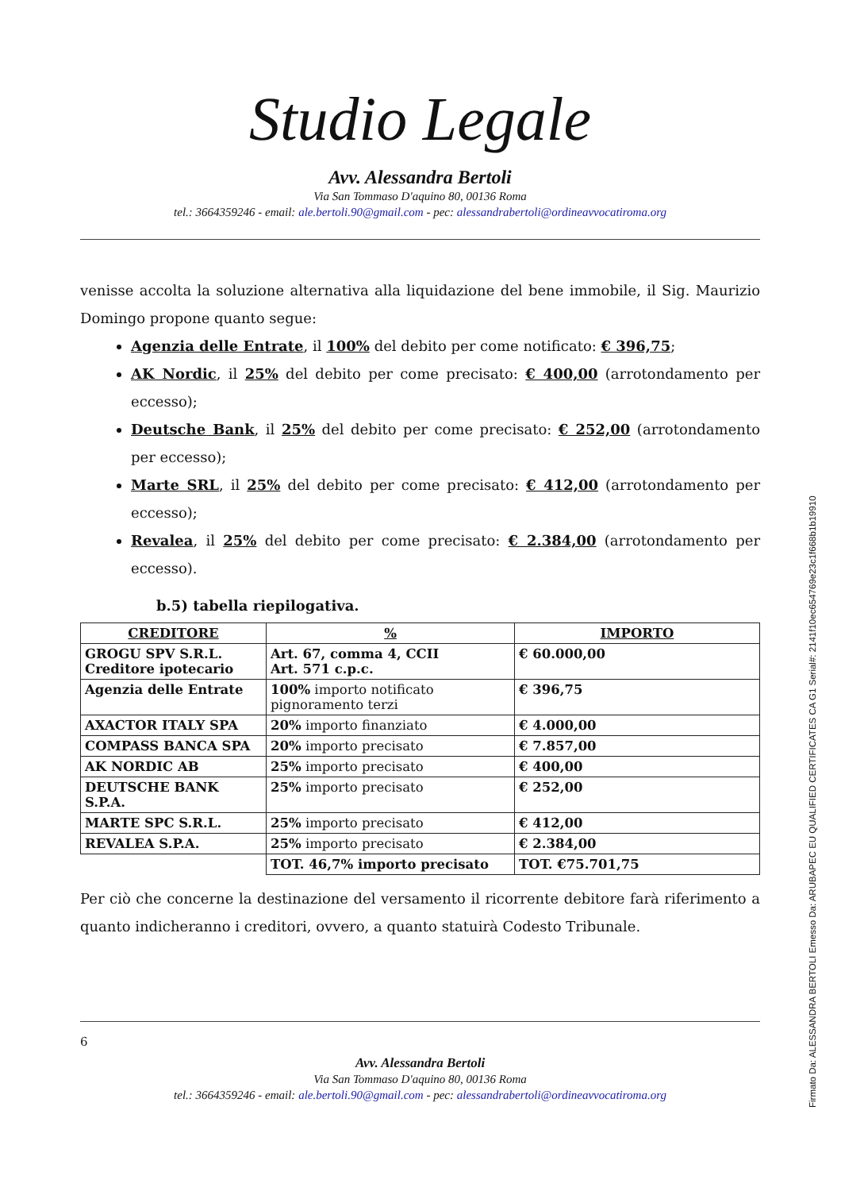Studio Legale
Avv. Alessandra Bertoli
Via San Tommaso D'aquino 80, 00136 Roma
tel.: 3664359246 - email: ale.bertoli.90@gmail.com - pec: alessandrabertoli@ordineavvocatiroma.org
venisse accolta la soluzione alternativa alla liquidazione del bene immobile, il Sig. Maurizio Domingo propone quanto segue:
Agenzia delle Entrate, il 100% del debito per come notificato: € 396,75;
AK Nordic, il 25% del debito per come precisato: € 400,00 (arrotondamento per eccesso);
Deutsche Bank, il 25% del debito per come precisato: € 252,00 (arrotondamento per eccesso);
Marte SRL, il 25% del debito per come precisato: € 412,00 (arrotondamento per eccesso);
Revalea, il 25% del debito per come precisato: € 2.384,00 (arrotondamento per eccesso).
b.5) tabella riepilogativa.
| CREDITORE | % | IMPORTO |
| --- | --- | --- |
| GROGU SPV S.R.L. Creditore ipotecario | Art. 67, comma 4, CCII Art. 571 c.p.c. | € 60.000,00 |
| Agenzia delle Entrate | 100% importo notificato pignoramento terzi | € 396,75 |
| AXACTOR ITALY SPA | 20% importo finanziato | € 4.000,00 |
| COMPASS BANCA SPA | 20% importo precisato | € 7.857,00 |
| AK NORDIC AB | 25% importo precisato | € 400,00 |
| DEUTSCHE BANK S.P.A. | 25% importo precisato | € 252,00 |
| MARTE SPC S.R.L. | 25% importo precisato | € 412,00 |
| REVALEA S.P.A. | 25% importo precisato | € 2.384,00 |
| | TOT. 46,7% importo precisato | TOT. €75.701,75 |
Per ciò che concerne la destinazione del versamento il ricorrente debitore farà riferimento a quanto indicheranno i creditori, ovvero, a quanto statuirà Codesto Tribunale.
6
Avv. Alessandra Bertoli
Via San Tommaso D'aquino 80, 00136 Roma
tel.: 3664359246 - email: ale.bertoli.90@gmail.com - pec: alessandrabertoli@ordineavvocatiroma.org
Firmato Da: ALESSANDRA BERTOLI Emesso Da: ARUBAPEC EU QUALIFIED CERTIFICATES CA G1 Serial#: 2141f10ec654769e23c1f668b1b19910